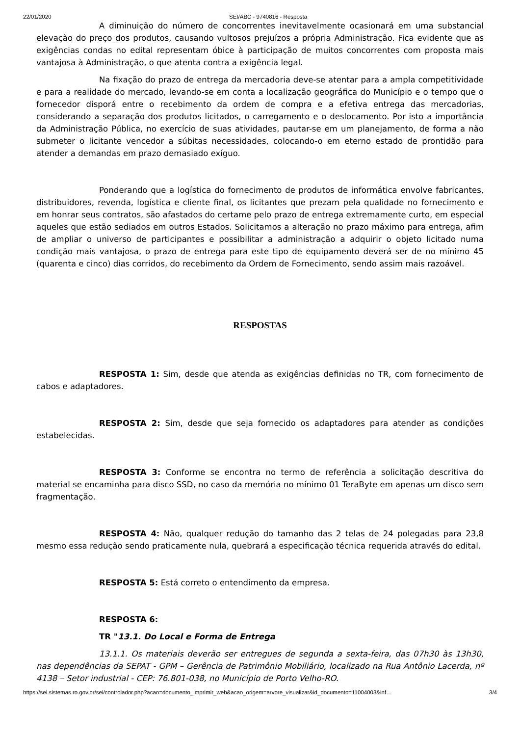22/01/2020 SEI/ABC - 9740816 - Resposta
A diminuição do número de concorrentes inevitavelmente ocasionará em uma substancial elevação do preço dos produtos, causando vultosos prejuízos a própria Administração. Fica evidente que as exigências condas no edital representam óbice à participação de muitos concorrentes com proposta mais vantajosa à Administração, o que atenta contra a exigência legal.
Na fixação do prazo de entrega da mercadoria deve-se atentar para a ampla competitividade e para a realidade do mercado, levando-se em conta a localização geográfica do Município e o tempo que o fornecedor disporá entre o recebimento da ordem de compra e a efetiva entrega das mercadorias, considerando a separação dos produtos licitados, o carregamento e o deslocamento. Por isto a importância da Administração Pública, no exercício de suas atividades, pautar-se em um planejamento, de forma a não submeter o licitante vencedor a súbitas necessidades, colocando-o em eterno estado de prontidão para atender a demandas em prazo demasiado exíguo.
Ponderando que a logística do fornecimento de produtos de informática envolve fabricantes, distribuidores, revenda, logística e cliente final, os licitantes que prezam pela qualidade no fornecimento e em honrar seus contratos, são afastados do certame pelo prazo de entrega extremamente curto, em especial aqueles que estão sediados em outros Estados. Solicitamos a alteração no prazo máximo para entrega, afim de ampliar o universo de participantes e possibilitar a administração a adquirir o objeto licitado numa condição mais vantajosa, o prazo de entrega para este tipo de equipamento deverá ser de no mínimo 45 (quarenta e cinco) dias corridos, do recebimento da Ordem de Fornecimento, sendo assim mais razoável.
RESPOSTAS
RESPOSTA 1: Sim, desde que atenda as exigências definidas no TR, com fornecimento de cabos e adaptadores.
RESPOSTA 2: Sim, desde que seja fornecido os adaptadores para atender as condições estabelecidas.
RESPOSTA 3: Conforme se encontra no termo de referência a solicitação descritiva do material se encaminha para disco SSD, no caso da memória no mínimo 01 TeraByte em apenas um disco sem fragmentação.
RESPOSTA 4: Não, qualquer redução do tamanho das 2 telas de 24 polegadas para 23,8 mesmo essa redução sendo praticamente nula, quebrará a especificação técnica requerida através do edital.
RESPOSTA 5: Está correto o entendimento da empresa.
RESPOSTA 6:
TR "13.1. Do Local e Forma de Entrega
13.1.1. Os materiais deverão ser entregues de segunda a sexta-feira, das 07h30 às 13h30, nas dependências da SEPAT - GPM – Gerência de Patrimônio Mobiliário, localizado na Rua Antônio Lacerda, nº 4138 – Setor industrial - CEP: 76.801-038, no Município de Porto Velho-RO.
https://sei.sistemas.ro.gov.br/sei/controlador.php?acao=documento_imprimir_web&acao_origem=arvore_visualizar&id_documento=11004003&inf… 3/4